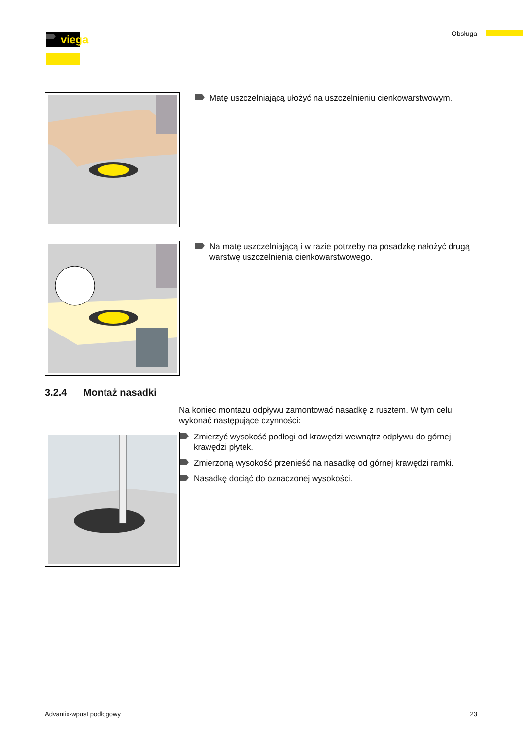viega Obsługa
Matę uszczelniającą ułożyć na uszczelnieniu cienkowarstwowym.
Na matę uszczelniającą i w razie potrzeby na posadzkę nałożyć drugą warstwę uszczelnienia cienkowarstwowego.
3.2.4 Montaż nasadki
Na koniec montażu odpływu zamontować nasadkę z rusztem. W tym celu wykonać następujące czynności:
Zmierzyć wysokość podłogi od krawędzi wewnątrz odpływu do górnej krawędzi płytek.
Zmierzoną wysokość przenieść na nasadkę od górnej krawędzi ramki.
Nasadkę dociąć do oznaczonej wysokości.
Advantix-wpust podłogowy 23